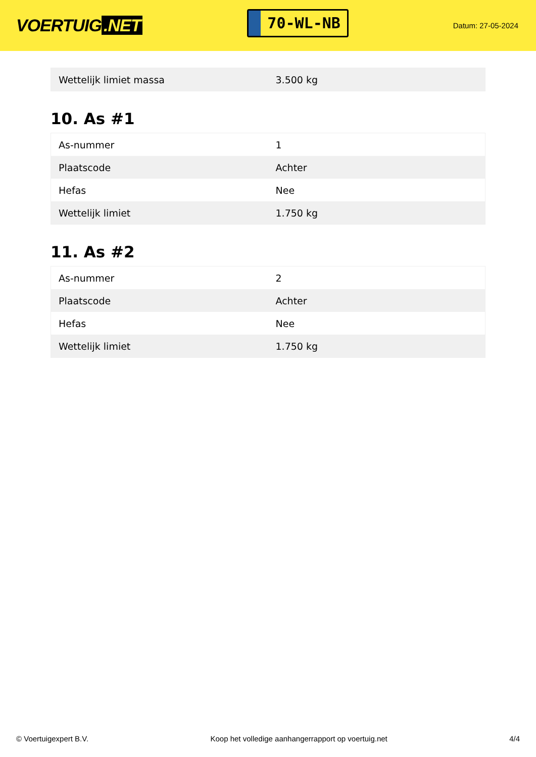VOERTUIG.NET
70-WL-NB
Datum: 27-05-2024
| Wettelijk limiet massa | 3.500 kg |
10. As #1
| As-nummer | 1 |
| Plaatscode | Achter |
| Hefas | Nee |
| Wettelijk limiet | 1.750 kg |
11. As #2
| As-nummer | 2 |
| Plaatscode | Achter |
| Hefas | Nee |
| Wettelijk limiet | 1.750 kg |
© Voertuigexpert B.V. Koop het volledige aanhangerrapport op voertuig.net 4/4